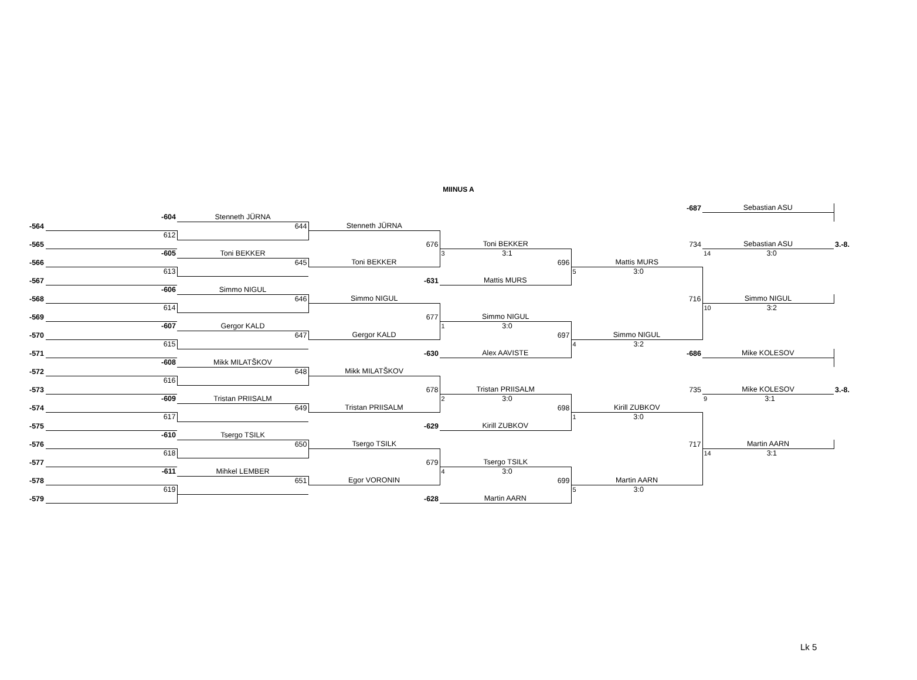MIINUS A
| | | | | | -687 | Sebastian ASU | |
| | -604 | Stenneth JÜRNA | | | | | |
| -564 | | 644 | Stenneth JÜRNA | | | | |
| | 612 | | | | | | |
| -565 | | | 676 | Toni BEKKER | 734 | Sebastian ASU | 3.-8. |
| | -605 | Toni BEKKER | | 3 3:1 | | 14 3:0 | |
| -566 | | 645 | Toni BEKKER | 696 | Mattis MURS | | |
| | 613 | | | | 5 3:0 | | |
| -567 | | | -631 | Mattis MURS | | | |
| | -606 | Simmo NIGUL | | | | | |
| -568 | | 646 | Simmo NIGUL | | 716 | Simmo NIGUL | |
| | 614 | | | | | 10 3:2 | |
| -569 | | | 677 | Simmo NIGUL | | | |
| | -607 | Gergor KALD | | 1 3:0 | | | |
| -570 | | 647 | Gergor KALD | 697 | Simmo NIGUL | | |
| | 615 | | | | 4 3:2 | | |
| -571 | | | -630 | Alex AAVISTE | -686 | Mike KOLESOV | |
| | -608 | Mikk MILATŠKOV | | | | | |
| -572 | | 648 | Mikk MILATŠKOV | | | | |
| | 616 | | | | | | |
| -573 | | | 678 | Tristan PRIISALM | 735 | Mike KOLESOV | 3.-8. |
| | -609 | Tristan PRIISALM | | 2 3:0 | | 9 3:1 | |
| -574 | | 649 | Tristan PRIISALM | 698 | Kirill ZUBKOV | | |
| | 617 | | | | 1 3:0 | | |
| -575 | | | -629 | Kirill ZUBKOV | | | |
| | -610 | Tsergo TSILK | | | | | |
| -576 | | 650 | Tsergo TSILK | | 717 | Martin AARN | |
| | 618 | | | | | 14 3:1 | |
| -577 | | | 679 | Tsergo TSILK | | | |
| | -611 | Mihkel LEMBER | | 4 3:0 | | | |
| -578 | | 651 | Egor VORONIN | 699 | Martin AARN | | |
| | 619 | | | | 5 3:0 | | |
| -579 | | | -628 | Martin AARN | | | |
Lk 5